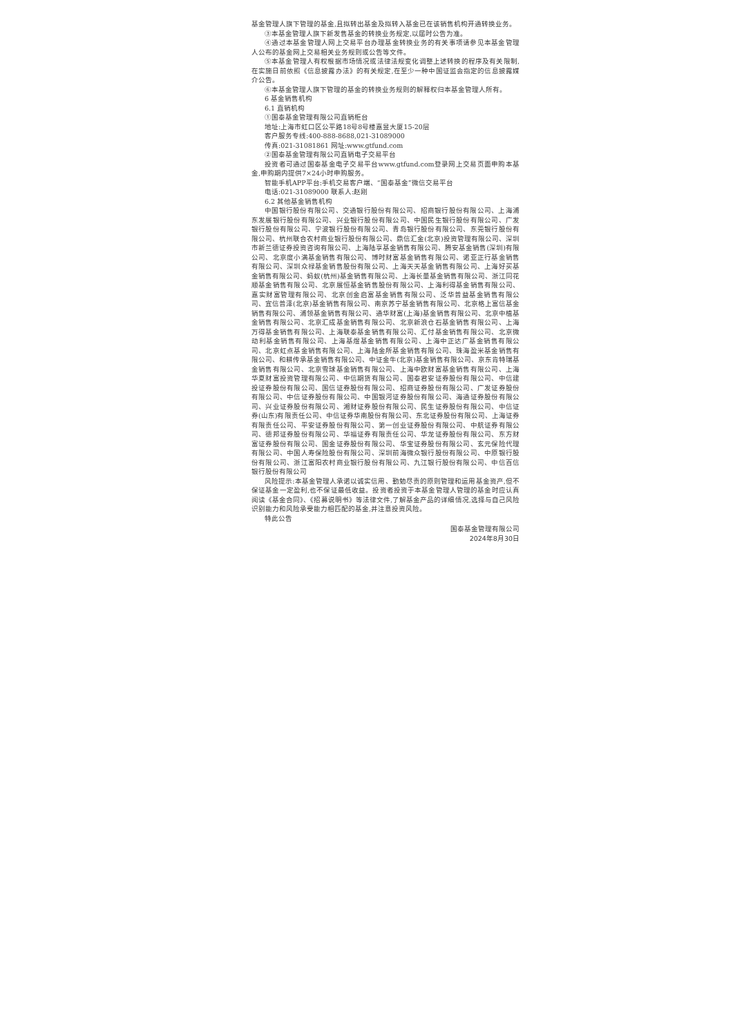基金管理人旗下管理的基金,且拟转出基金及拟转入基金已在该销售机构开通转换业务。
③本基金管理人旗下新发售基金的转换业务规定,以届时公告为准。
④通过本基金管理人网上交易平台办理基金转换业务的有关事项请参见本基金管理人公布的基金网上交易相关业务规则或公告等文件。
⑤本基金管理人有权根据市场情况或法律法规变化调整上述转换的程序及有关限制,在实施日前依照《信息披露办法》的有关规定,在至少一种中国证监会指定的信息披露媒介公告。
⑥本基金管理人旗下管理的基金的转换业务规则的解释权归本基金管理人所有。
6 基金销售机构
6.1 直销机构
①国泰基金管理有限公司直销柜台
地址:上海市虹口区公平路18号8号楼嘉昱大厦15-20层
客户服务专线:400-888-8688,021-31089000
传真:021-31081861 网址:www.gtfund.com
②国泰基金管理有限公司直销电子交易平台
投资者可通过国泰基金电子交易平台www.gtfund.com登录网上交易页面申购本基金,申购期内提供7×24小时申购服务。
智能手机APP平台:手机交易客户端、“国泰基金”微信交易平台
电话:021-31089000 联系人:赵刚
6.2 其他基金销售机构
中国银行股份有限公司、交通银行股份有限公司、招商银行股份有限公司、上海浦东发展银行股份有限公司、兴业银行股份有限公司、中国民生银行股份有限公司、广发银行股份有限公司、宁波银行股份有限公司、青岛银行股份有限公司、东莞银行股份有限公司、杭州联合农村商业银行股份有限公司、鼎信汇金(北京)投资管理有限公司、深圳市新兰德证券投资咨询有限公司、上海陆享基金销售有限公司、腾安基金销售(深圳)有限公司、北京度小满基金销售有限公司、博时财富基金销售有限公司、诺亚正行基金销售有限公司、深圳众禄基金销售股份有限公司、上海天天基金销售有限公司、上海好买基金销售有限公司、蚂蚁(杭州)基金销售有限公司、上海长量基金销售有限公司、浙江同花顺基金销售有限公司、北京展恒基金销售股份有限公司、上海利得基金销售有限公司、嘉实财富管理有限公司、北京创金启富基金销售有限公司、泛华普益基金销售有限公司、宜信普泽(北京)基金销售有限公司、南京苏宁基金销售有限公司、北京格上富信基金销售有限公司、浦领基金销售有限公司、通华财富(上海)基金销售有限公司、北京中植基金销售有限公司、北京汇成基金销售有限公司、北京新浪仓石基金销售有限公司、上海万得基金销售有限公司、上海联泰基金销售有限公司、汇付基金销售有限公司、北京微动利基金销售有限公司、上海基煜基金销售有限公司、上海中正达广基金销售有限公司、北京虹点基金销售有限公司、上海陆金所基金销售有限公司、珠海盈米基金销售有限公司、和耕传承基金销售有限公司、中证金牛(北京)基金销售有限公司、京东肯特瑞基金销售有限公司、北京雪球基金销售有限公司、上海中欧财富基金销售有限公司、上海华夏财富投资管理有限公司、中信期货有限公司、国泰君安证券股份有限公司、中信建投证券股份有限公司、国信证券股份有限公司、招商证券股份有限公司、广发证券股份有限公司、中信证券股份有限公司、中国银河证券股份有限公司、海通证券股份有限公司、兴业证券股份有限公司、湘财证券股份有限公司、民生证券股份有限公司、中信证券(山东)有限责任公司、中信证券华南股份有限公司、东北证券股份有限公司、上海证券有限责任公司、平安证券股份有限公司、第一创业证券股份有限公司、中航证券有限公司、德邦证券股份有限公司、华福证券有限责任公司、华龙证券股份有限公司、东方财富证券股份有限公司、国金证券股份有限公司、华宝证券股份有限公司、玄元保险代理有限公司、中国人寿保险股份有限公司、深圳前海微众银行股份有限公司、中原银行股份有限公司、浙江富阳农村商业银行股份有限公司、九江银行股份有限公司、中信百信银行股份有限公司
风险提示:本基金管理人承诺以诚实信用、勤勉尽责的原则管理和运用基金资产,但不保证基金一定盈利,也不保证最低收益。投资者投资于本基金管理人管理的基金时应认真阅读《基金合同》、《招募说明书》等法律文件,了解基金产品的详细情况,选择与自己风险识别能力和风险承受能力相匹配的基金,并注意投资风险。
特此公告
国泰基金管理有限公司
2024年8月30日